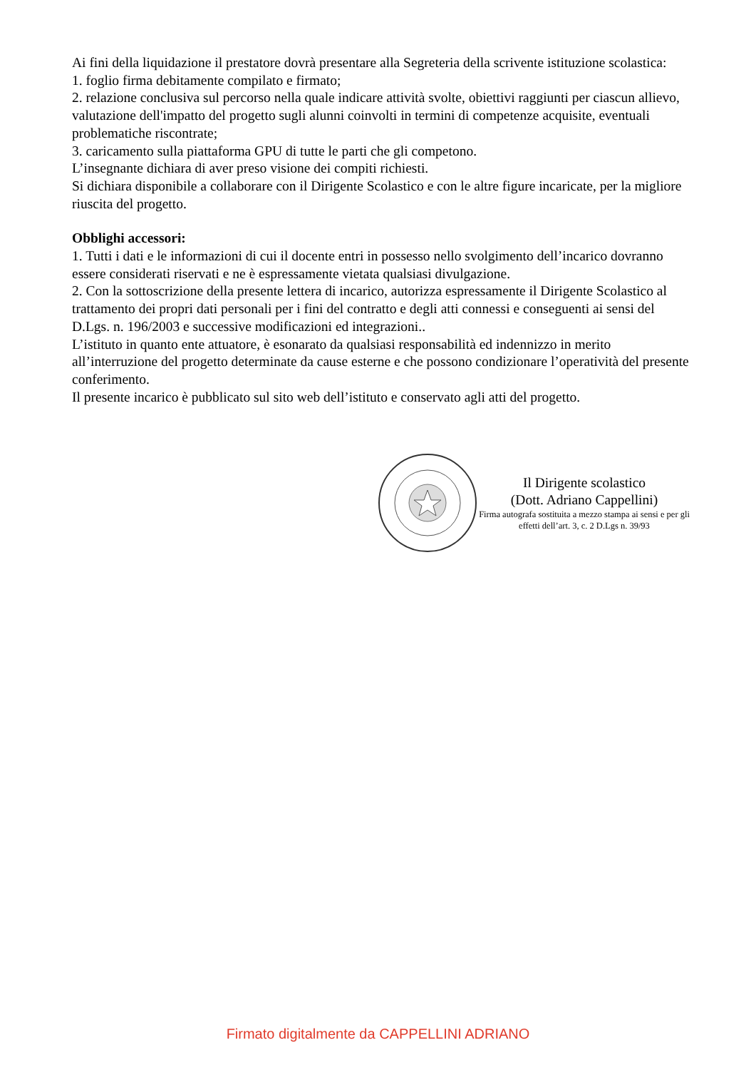Ai fini della liquidazione il prestatore dovrà presentare alla Segreteria della scrivente istituzione scolastica:
1. foglio firma debitamente compilato e firmato;
2. relazione conclusiva sul percorso nella quale indicare attività svolte, obiettivi raggiunti per ciascun allievo, valutazione dell'impatto del progetto sugli alunni coinvolti in termini di competenze acquisite, eventuali problematiche riscontrate;
3. caricamento sulla piattaforma GPU di tutte le parti che gli competono.
L’insegnante dichiara di aver preso visione dei compiti richiesti.
Si dichiara disponibile a collaborare con il Dirigente Scolastico e con le altre figure incaricate, per la migliore riuscita del progetto.
Obblighi accessori:
1. Tutti i dati e le informazioni di cui il docente entri in possesso nello svolgimento dell’incarico dovranno essere considerati riservati e ne è espressamente vietata qualsiasi divulgazione.
2. Con la sottoscrizione della presente lettera di incarico, autorizza espressamente il Dirigente Scolastico al trattamento dei propri dati personali per i fini del contratto e degli atti connessi e conseguenti ai sensi del D.Lgs. n. 196/2003 e successive modificazioni ed integrazioni..
L’istituto in quanto ente attuatore, è esonarato da qualsiasi responsabilità ed indennizzo in merito all’interruzione del progetto determinate da cause esterne e che possono condizionare l’operatività del presente conferimento.
Il presente incarico è pubblicato sul sito web dell’istituto e conservato agli atti del progetto.
Il Dirigente scolastico
(Dott. Adriano Cappellini)
Firma autografa sostituita a mezzo stampa ai sensi e per gli effetti dell’art. 3, c. 2 D.Lgs n. 39/93
Firmato digitalmente da CAPPELLINI ADRIANO